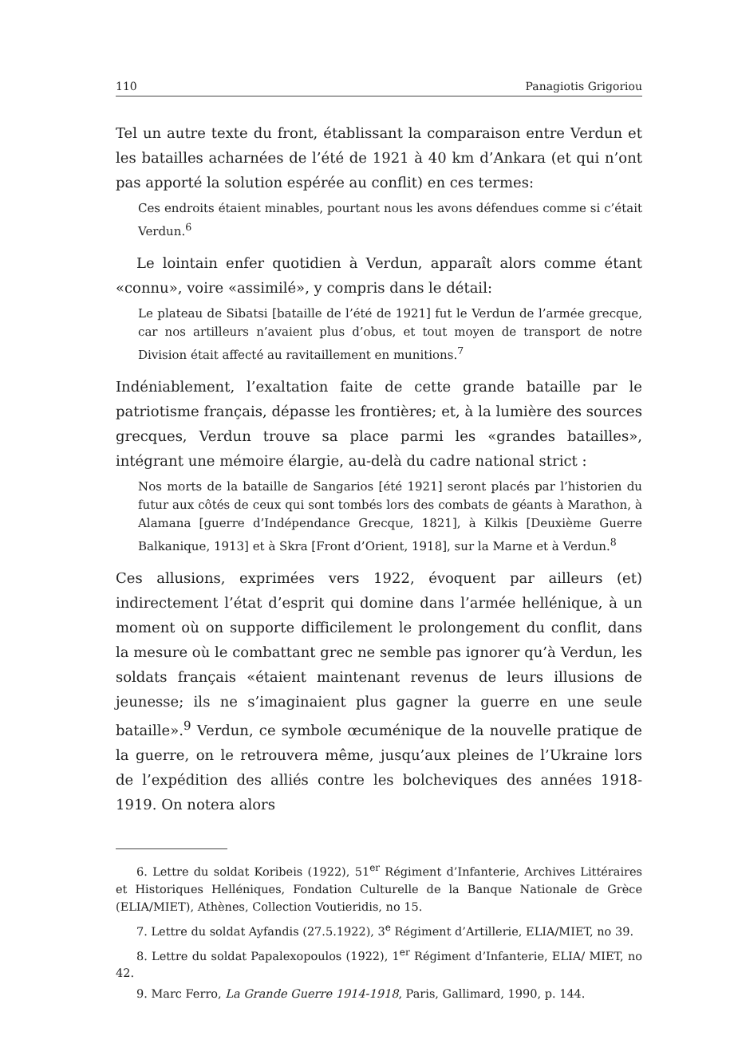110 Panagiotis Grigoriou
Tel un autre texte du front, établissant la comparaison entre Verdun et les batailles acharnées de l’été de 1921 à 40 km d’Ankara (et qui n’ont pas apporté la solution espérée au conflit) en ces termes:
Ces endroits étaient minables, pourtant nous les avons défendues comme si c’était Verdun.<sup>6</sup>
Le lointain enfer quotidien à Verdun, apparaît alors comme étant «connu», voire «assimilé», y compris dans le détail:
Le plateau de Sibatsi [bataille de l’été de 1921] fut le Verdun de l’armée grecque, car nos artilleurs n’avaient plus d’obus, et tout moyen de transport de notre Division était affecté au ravitaillement en munitions.<sup>7</sup>
Indéniablement, l’exaltation faite de cette grande bataille par le patriotisme français, dépasse les frontières; et, à la lumière des sources grecques, Verdun trouve sa place parmi les «grandes batailles», intégrant une mémoire élargie, au-delà du cadre national strict :
Nos morts de la bataille de Sangarios [été 1921] seront placés par l’historien du futur aux côtés de ceux qui sont tombés lors des combats de géants à Marathon, à Alamana [guerre d’Indépendance Grecque, 1821], à Kilkis [Deuxième Guerre Balkanique, 1913] et à Skra [Front d’Orient, 1918], sur la Marne et à Verdun.<sup>8</sup>
Ces allusions, exprimées vers 1922, évoquent par ailleurs (et) indirectement l’état d’esprit qui domine dans l’armée hellénique, à un moment où on supporte difficilement le prolongement du conflit, dans la mesure où le combattant grec ne semble pas ignorer qu’à Verdun, les soldats français «étaient maintenant revenus de leurs illusions de jeunesse; ils ne s’imaginaient plus gagner la guerre en une seule bataille».<sup>9</sup> Verdun, ce symbole œcuménique de la nouvelle pratique de la guerre, on le retrouvera même, jusqu’aux pleines de l’Ukraine lors de l’expédition des alliés contre les bolcheviques des années 1918-1919. On notera alors
6. Lettre du soldat Koribeis (1922), 51<sup>er</sup> Régiment d’Infanterie, Archives Littéraires et Historiques Helléniques, Fondation Culturelle de la Banque Nationale de Grèce (ELIA/MIET), Athènes, Collection Voutieridis, no 15.
7. Lettre du soldat Ayfandis (27.5.1922), 3<sup>e</sup> Régiment d’Artillerie, ELIA/MIET, no 39.
8. Lettre du soldat Papalexopoulos (1922), 1<sup>er</sup> Régiment d’Infanterie, ELIA/ MIET, no 42.
9. Marc Ferro, La Grande Guerre 1914-1918, Paris, Gallimard, 1990, p. 144.